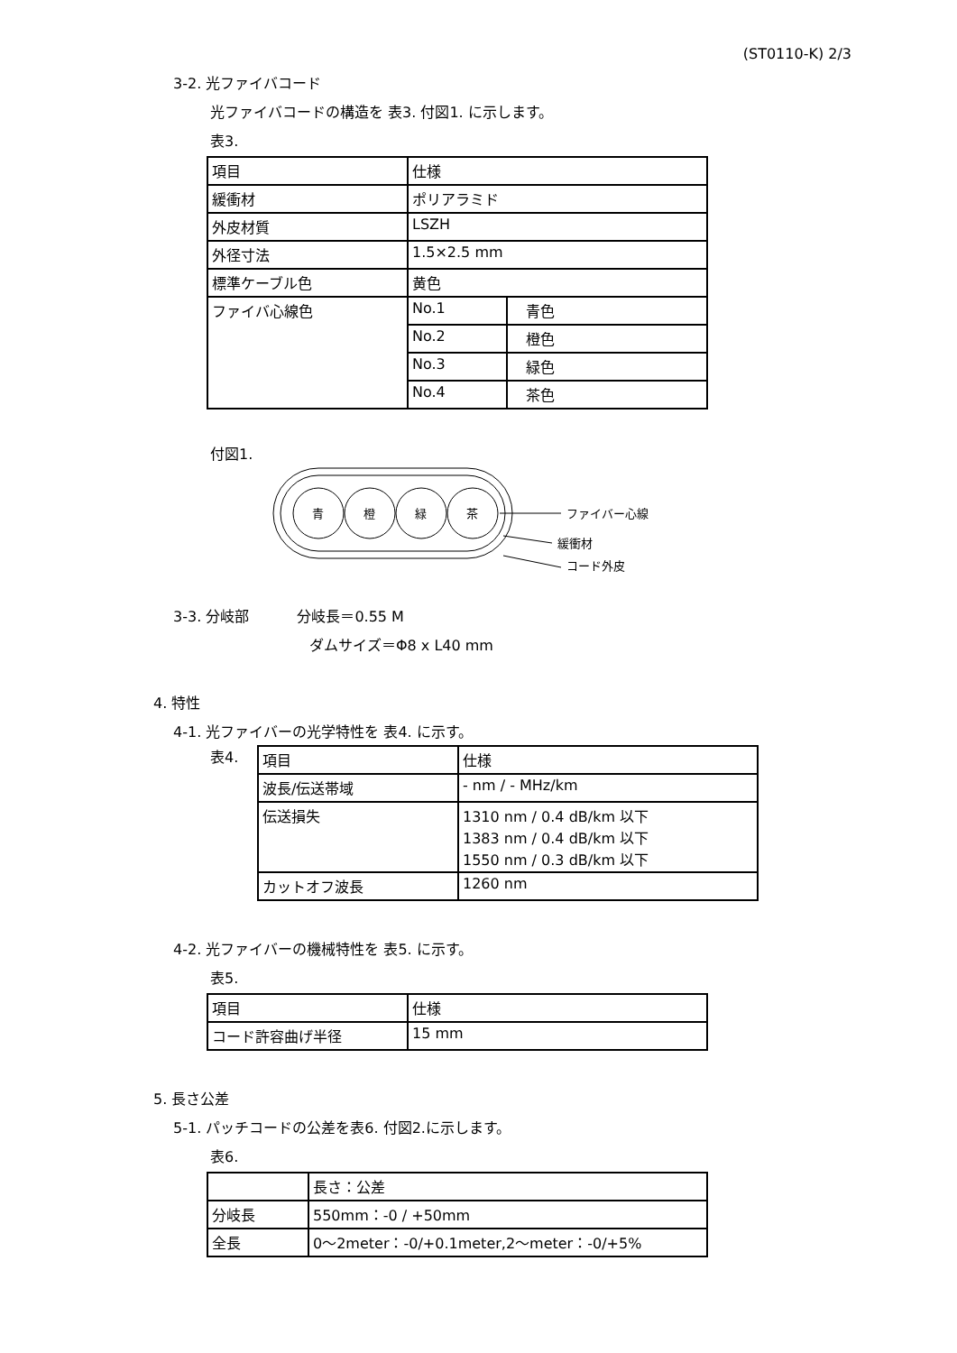(ST0110-K) 2/3
3-2. 光ファイバコード
光ファイバコードの構造を 表3. 付図1. に示します。
表3.
| 項目 | 仕様 | |
| 緩衝材 | ポリアラミド | |
| 外皮材質 | LSZH | |
| 外径寸法 | 1.5×2.5 mm | |
| 標準ケーブル色 | 黄色 | |
| ファイバ心線色 | No.1 | 青色 |
| | No.2 | 橙色 |
| | No.3 | 緑色 |
| | No.4 | 茶色 |
付図1.
青
橙
緑
茶
ファイバー心線
緩衝材
コード外皮
3-3. 分岐部　　　 分岐長＝0.55 M
ダムサイズ＝Φ8 x L40 mm
4. 特性
4-1. 光ファイバーの光学特性を 表4. に示す。
表4.
| 項目 | 仕様 |
| 波長/伝送帯域 | - nm / - MHz/km |
| 伝送損失 | 1310 nm / 0.4 dB/km 以下 1383 nm / 0.4 dB/km 以下 1550 nm / 0.3 dB/km 以下 |
| カットオフ波長 | 1260 nm |
4-2. 光ファイバーの機械特性を 表5. に示す。
表5.
| 項目 | 仕様 |
| コード許容曲げ半径 | 15 mm |
5. 長さ公差
5-1. パッチコードの公差を表6. 付図2.に示します。
表6.
| | 長さ：公差 |
| 分岐長 | 550mm：-0 / +50mm |
| 全長 | 0～2meter：-0/+0.1meter,2～meter：-0/+5% |